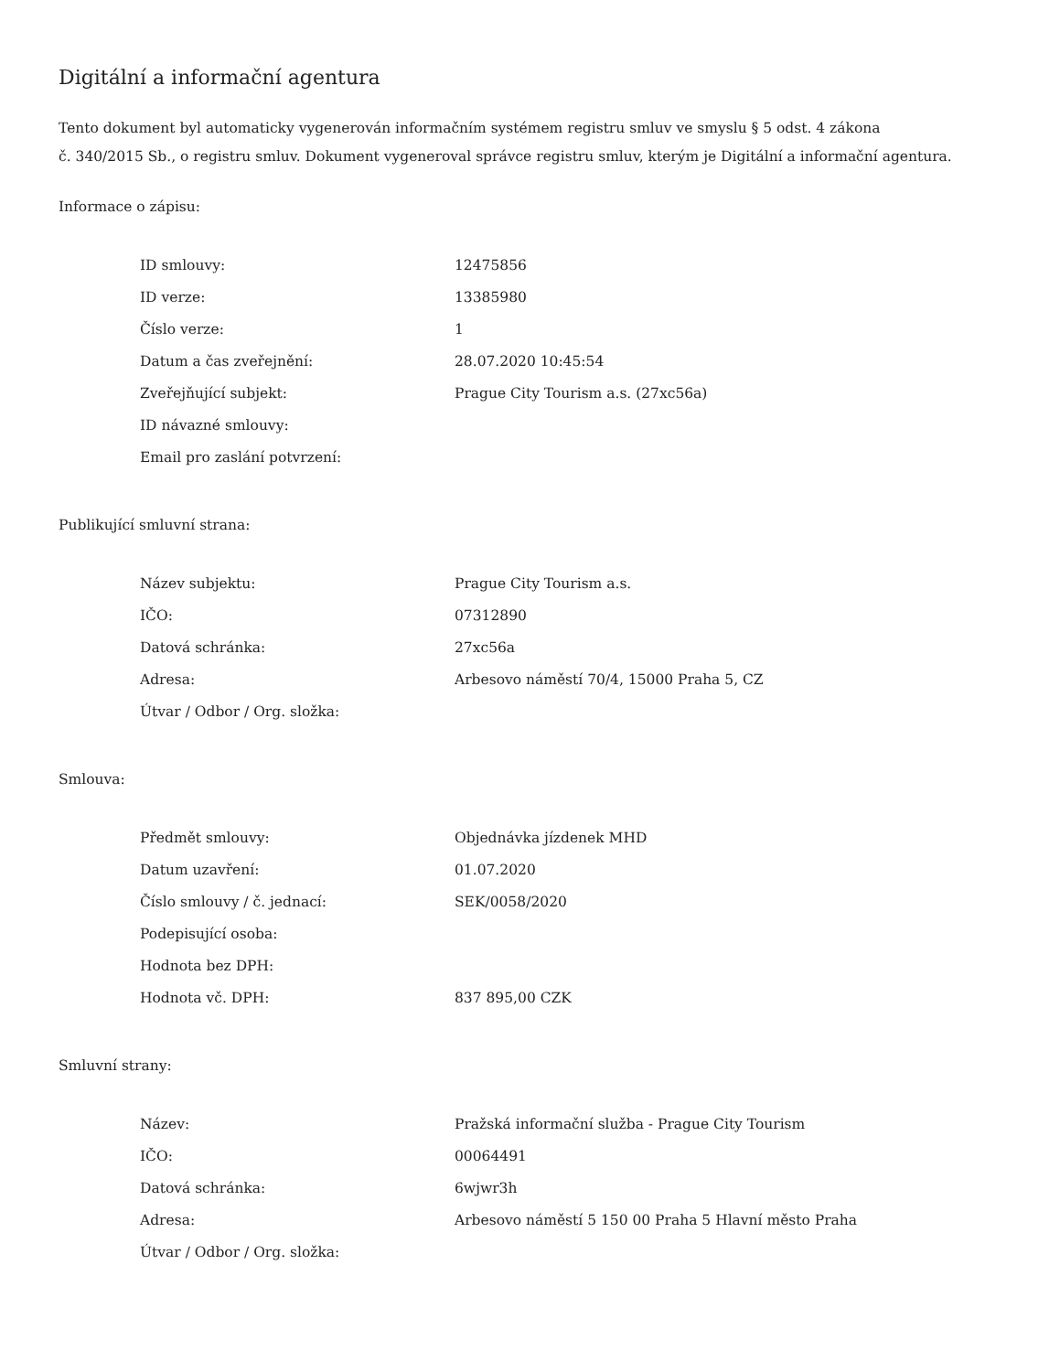Digitální a informační agentura
Tento dokument byl automaticky vygenerován informačním systémem registru smluv ve smyslu § 5 odst. 4 zákona
č. 340/2015 Sb., o registru smluv. Dokument vygeneroval správce registru smluv, kterým je Digitální a informační agentura.
Informace o zápisu:
| ID smlouvy: | 12475856 |
| ID verze: | 13385980 |
| Číslo verze: | 1 |
| Datum a čas zveřejnění: | 28.07.2020 10:45:54 |
| Zveřejňující subjekt: | Prague City Tourism a.s. (27xc56a) |
| ID návazné smlouvy: | |
| Email pro zaslání potvrzení: | |
Publikující smluvní strana:
| Název subjektu: | Prague City Tourism a.s. |
| IČO: | 07312890 |
| Datová schránka: | 27xc56a |
| Adresa: | Arbesovo náměstí 70/4, 15000 Praha 5, CZ |
| Útvar / Odbor / Org. složka: | |
Smlouva:
| Předmět smlouvy: | Objednávka jízdenek MHD |
| Datum uzavření: | 01.07.2020 |
| Číslo smlouvy / č. jednací: | SEK/0058/2020 |
| Podepisující osoba: | |
| Hodnota bez DPH: | |
| Hodnota vč. DPH: | 837 895,00 CZK |
Smluvní strany:
| Název: | Pražská informační služba - Prague City Tourism |
| IČO: | 00064491 |
| Datová schránka: | 6wjwr3h |
| Adresa: | Arbesovo náměstí 5 150 00 Praha 5 Hlavní město Praha |
| Útvar / Odbor / Org. složka: | |